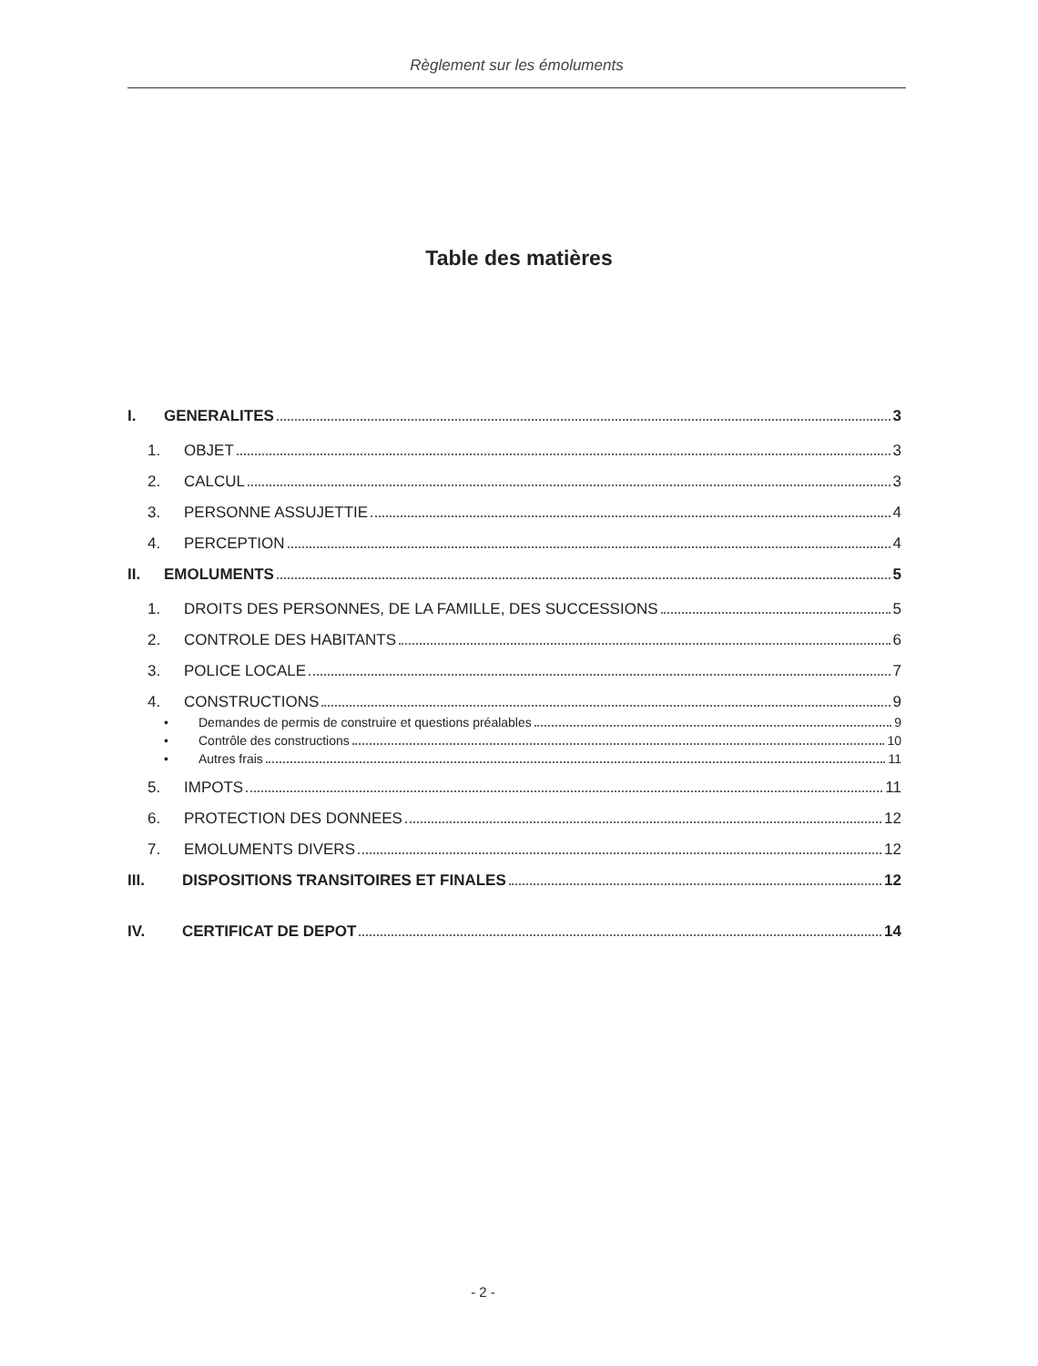Règlement sur les émoluments
Table des matières
I. GENERALITES 3
1. OBJET 3
2. CALCUL 3
3. PERSONNE ASSUJETTIE 4
4. PERCEPTION 4
II. EMOLUMENTS 5
1. DROITS DES PERSONNES, DE LA FAMILLE, DES SUCCESSIONS 5
2. CONTROLE DES HABITANTS 6
3. POLICE LOCALE 7
4. CONSTRUCTIONS 9
• Demandes de permis de construire et questions préalables 9
• Contrôle des constructions 10
• Autres frais 11
5. IMPOTS 11
6. PROTECTION DES DONNEES 12
7. EMOLUMENTS DIVERS 12
III. DISPOSITIONS TRANSITOIRES ET FINALES 12
IV. CERTIFICAT DE DEPOT 14
- 2 -